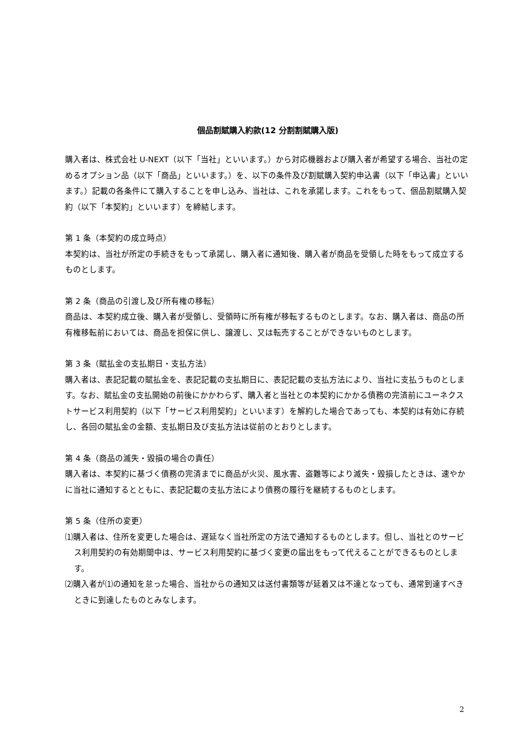個品割賦購入約款(12 分割割賦購入版)
購入者は、株式会社 U-NEXT（以下「当社」といいます。）から対応機器および購入者が希望する場合、当社の定めるオプション品（以下「商品」といいます。）を、以下の条件及び割賦購入契約申込書（以下「申込書」といいます。）記載の各条件にて購入することを申し込み、当社は、これを承諾します。これをもって、個品割賦購入契約（以下「本契約」といいます）を締結します。
第 1 条（本契約の成立時点）
本契約は、当社が所定の手続きをもって承諾し、購入者に通知後、購入者が商品を受領した時をもって成立するものとします。
第 2 条（商品の引渡し及び所有権の移転）
商品は、本契約成立後、購入者が受領し、受領時に所有権が移転するものとします。なお、購入者は、商品の所有権移転前においては、商品を担保に供し、譲渡し、又は転売することができないものとします。
第 3 条（賦払金の支払期日・支払方法）
購入者は、表記記載の賦払金を、表記記載の支払期日に、表記記載の支払方法により、当社に支払うものとします。なお、賦払金の支払開始の前後にかかわらず、購入者と当社との本契約にかかる債務の完済前にユーネクストサービス利用契約（以下「サービス利用契約」といいます）を解約した場合であっても、本契約は有効に存続し、各回の賦払金の金額、支払期日及び支払方法は従前のとおりとします。
第 4 条（商品の滅失・毀損の場合の責任）
購入者は、本契約に基づく債務の完済までに商品が火災、風水害、盗難等により滅失・毀損したときは、速やかに当社に通知するとともに、表記記載の支払方法により債務の履行を継続するものとします。
第 5 条（住所の変更）
⑴購入者は、住所を変更した場合は、遅延なく当社所定の方法で通知するものとします。但し、当社とのサービス利用契約の有効期間中は、サービス利用契約に基づく変更の届出をもって代えることができるものとします。
⑵購入者が⑴の通知を怠った場合、当社からの通知又は送付書類等が延着又は不達となっても、通常到達すべきときに到達したものとみなします。
2